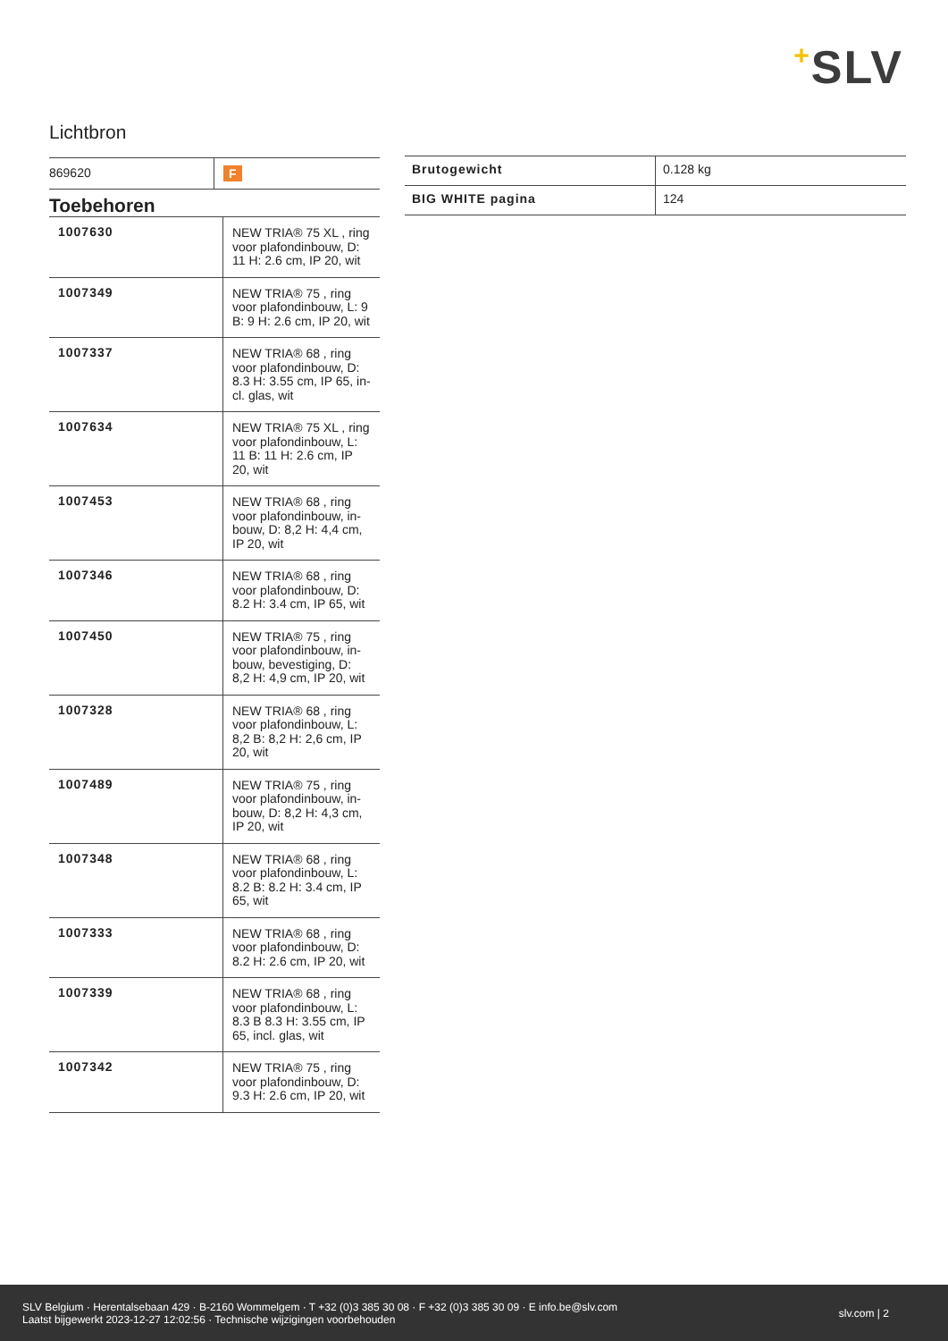+SLV
Lichtbron
| 869620 | F |
Toebehoren
| 1007630 | NEW TRIA® 75 XL , ring voor plafondinbouw, D: 11 H: 2.6 cm, IP 20, wit |
| 1007349 | NEW TRIA® 75 , ring voor plafondinbouw, L: 9 B: 9 H: 2.6 cm, IP 20, wit |
| 1007337 | NEW TRIA® 68 , ring voor plafondinbouw, D: 8.3 H: 3.55 cm, IP 65, in-cl. glas, wit |
| 1007634 | NEW TRIA® 75 XL , ring voor plafondinbouw, L: 11 B: 11 H: 2.6 cm, IP 20, wit |
| 1007453 | NEW TRIA® 68 , ring voor plafondinbouw, in-bouw, D: 8,2 H: 4,4 cm, IP 20, wit |
| 1007346 | NEW TRIA® 68 , ring voor plafondinbouw, D: 8.2 H: 3.4 cm, IP 65, wit |
| 1007450 | NEW TRIA® 75 , ring voor plafondinbouw, in-bouw, bevestiging, D: 8,2 H: 4,9 cm, IP 20, wit |
| 1007328 | NEW TRIA® 68 , ring voor plafondinbouw, L: 8,2 B: 8,2 H: 2,6 cm, IP 20, wit |
| 1007489 | NEW TRIA® 75 , ring voor plafondinbouw, in-bouw, D: 8,2 H: 4,3 cm, IP 20, wit |
| 1007348 | NEW TRIA® 68 , ring voor plafondinbouw, L: 8.2 B: 8.2 H: 3.4 cm, IP 65, wit |
| 1007333 | NEW TRIA® 68 , ring voor plafondinbouw, D: 8.2 H: 2.6 cm, IP 20, wit |
| 1007339 | NEW TRIA® 68 , ring voor plafondinbouw, L: 8.3 B 8.3 H: 3.55 cm, IP 65, incl. glas, wit |
| 1007342 | NEW TRIA® 75 , ring voor plafondinbouw, D: 9.3 H: 2.6 cm, IP 20, wit |
| Brutogewicht | 0.128 kg |
| BIG WHITE pagina | 124 |
SLV Belgium · Herentalsebaan 429 · B-2160 Wommelgem · T +32 (0)3 385 30 08 · F +32 (0)3 385 30 09 · E info.be@slv.com
Laatst bijgewerkt 2023-12-27 12:02:56 · Technische wijzigingen voorbehouden
slv.com | 2